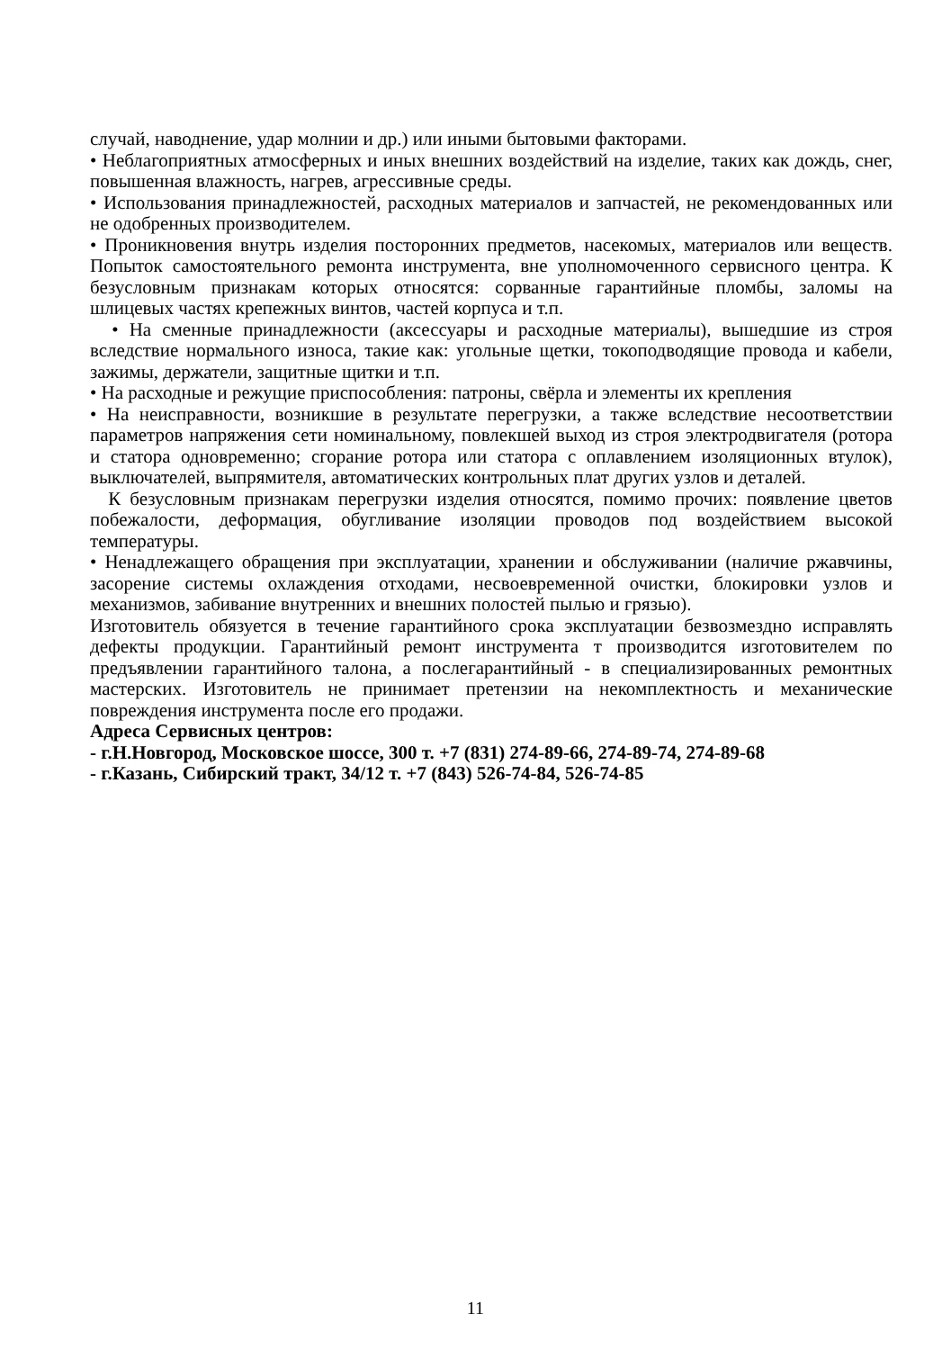случай, наводнение, удар молнии и др.) или иными бытовыми факторами.
• Неблагоприятных атмосферных и иных внешних воздействий на изделие, таких как дождь, снег, повышенная влажность, нагрев, агрессивные среды.
• Использования принадлежностей, расходных материалов и запчастей, не рекомендованных или не одобренных производителем.
• Проникновения внутрь изделия посторонних предметов, насекомых, материалов или веществ. Попыток самостоятельного ремонта инструмента, вне уполномоченного сервисного центра. К безусловным признакам которых относятся: сорванные гарантийные пломбы, заломы на шлицевых частях крепежных винтов, частей корпуса и т.п.
• На сменные принадлежности (аксессуары и расходные материалы), вышедшие из строя вследствие нормального износа, такие как: угольные щетки, токоподводящие провода и кабели, зажимы, держатели, защитные щитки и т.п.
• На расходные и режущие приспособления: патроны, свёрла и элементы их крепления
• На неисправности, возникшие в результате перегрузки, а также вследствие несоответствии параметров напряжения сети номинальному, повлекшей выход из строя электродвигателя (ротора и статора одновременно; сгорание ротора или статора с оплавлением изоляционных втулок), выключателей, выпрямителя, автоматических контрольных плат других узлов и деталей.
К безусловным признакам перегрузки изделия относятся, помимо прочих: появление цветов побежалости, деформация, обугливание изоляции проводов под воздействием высокой температуры.
• Ненадлежащего обращения при эксплуатации, хранении и обслуживании (наличие ржавчины, засорение системы охлаждения отходами, несвоевременной очистки, блокировки узлов и механизмов, забивание внутренних и внешних полостей пылью и грязью).
Изготовитель обязуется в течение гарантийного срока эксплуатации безвозмездно исправлять дефекты продукции. Гарантийный ремонт инструмента т производится изготовителем по предъявлении гарантийного талона, а послегарантийный - в специализированных ремонтных мастерских. Изготовитель не принимает претензии на некомплектность и механические повреждения инструмента после его продажи.
Адреса Сервисных центров:
- г.Н.Новгород, Московское шоссе, 300 т. +7 (831) 274-89-66, 274-89-74, 274-89-68
- г.Казань, Сибирский тракт, 34/12 т. +7 (843) 526-74-84, 526-74-85
11